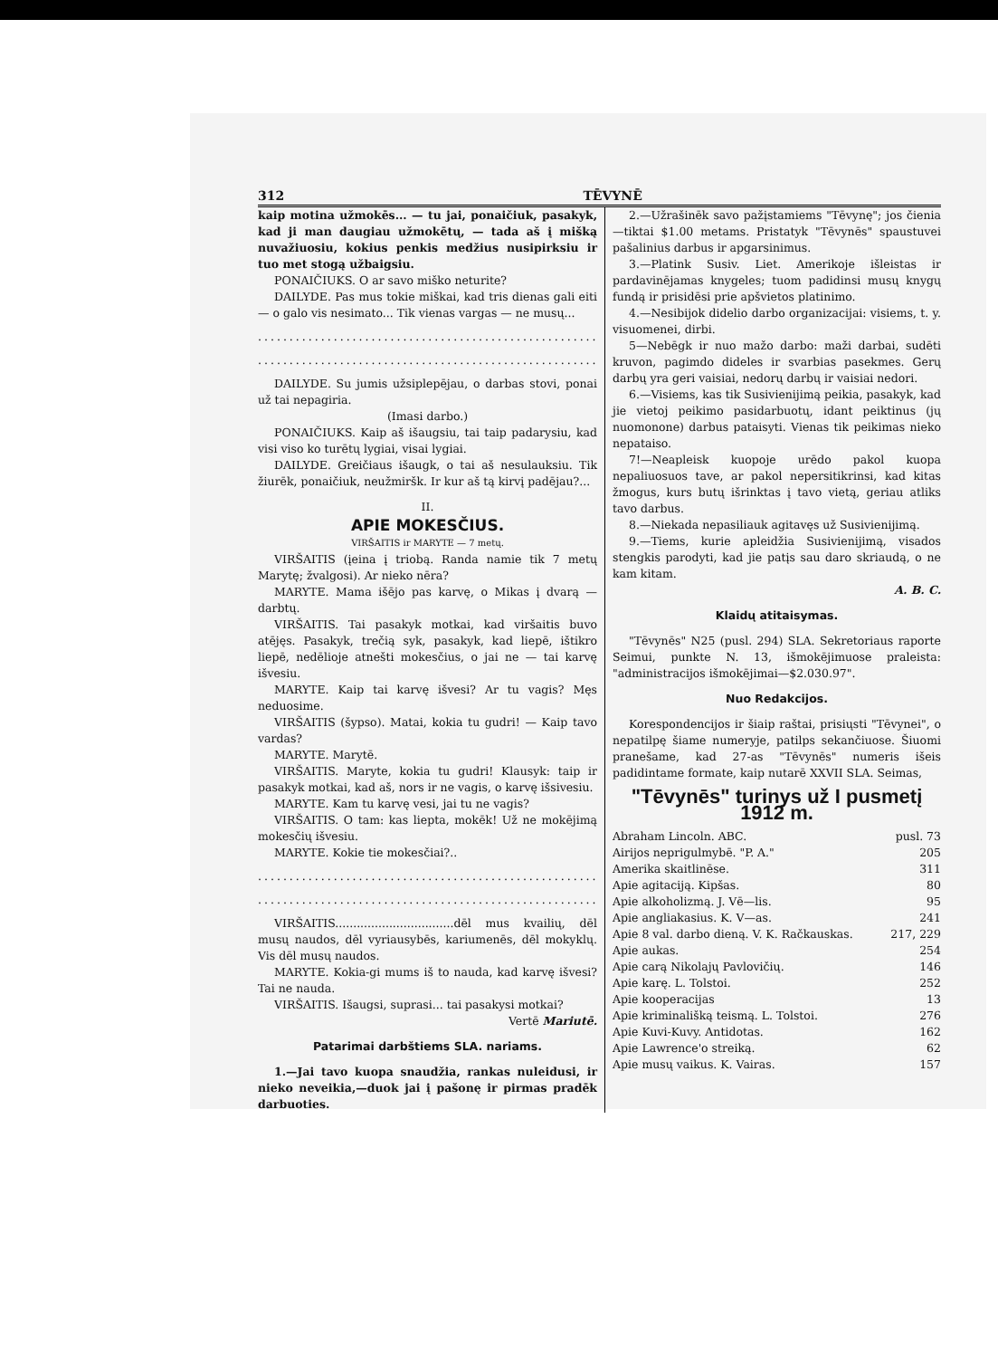312 TĒVYNĒ
kaip motina užmokēs... — tu jai, ponaičiuk, pasakyk, kad ji man daugiau užmokētų, — tada aš į mišką nuvažiuosiu, kokius penkis medžius nusipirksiu ir tuo met stogą užbaigsiu.
PONAIČIUKS. O ar savo miško neturite?
DAILYDE. Pas mus tokie miškai, kad tris dienas gali eiti — o galo vis nesimato... Tik vienas vargas — ne musų...
........................................................
........................................................
DAILYDE. Su jumis užsiplepējau, o darbas stovi, ponai už tai nepagiria.
(Imasi darbo.)
PONAIČIUKS. Kaip aš išaugsiu, tai taip padarysiu, kad visi viso ko turētų lygiai, visai lygiai.
DAILYDE. Greičiaus išaugk, o tai aš nesulauksiu. Tik žiurēk, ponaičiuk, neužmiršk. Ir kur aš tą kirvį padējau?...
II.
APIE MOKESČIUS.
VIRŠAITIS ir MARYTE — 7 metų.
VIRŠAITIS (įeina į triobą. Randa namie tik 7 metų Marytę; žvalgosi). Ar nieko nēra?
MARYTE. Mama išējo pas karvę, o Mikas į dvarą — darbtų.
VIRŠAITIS. Tai pasakyk motkai, kad viršaitis buvo atējęs. Pasakyk, trečią syk, pasakyk, kad liepē, ištikro liepē, nedēlioje atnešti mokesčius, o jai ne — tai karvę išvesiu.
MARYTE. Kaip tai karvę išvesi? Ar tu vagis? Męs neduosime.
VIRŠAITIS (šypso). Matai, kokia tu gudri! — Kaip tavo vardas?
MARYTE. Marytē.
VIRŠAITIS. Maryte, kokia tu gudri! Klausyk: taip ir pasakyk motkai, kad aš, nors ir ne vagis, o karvę išsivesiu.
MARYTE. Kam tu karvę vesi, jai tu ne vagis?
VIRŠAITIS. O tam: kas liepta, mokēk! Už ne mokējimą mokesčių išvesiu.
MARYTE. Kokie tie mokesčiai?..
........................................................
........................................................
VIRŠAITIS.................................dēl mus kvailių, dēl musų naudos, dēl vyriausybēs, kariumenēs, dēl mokyklų. Vis dēl musų naudos.
MARYTE. Kokia-gi mums iš to nauda, kad karvę išvesi? Tai ne nauda.
VIRŠAITIS. Išaugsi, suprasi... tai pasakysi motkai?
Vertē Mariutē.
Patarimai darbštiems SLA. nariams.
1.—Jai tavo kuopa snaudžia, rankas nuleidusi, ir nieko neveikia,—duok jai į pašonę ir pirmas pradēk darbuoties.
2.—Užrašinēk savo pažįstamiems "Tēvynę"; jos čienia—tiktai $1.00 metams. Pristatyk "Tēvynēs" spaustuvei pašalinius darbus ir apgarsinimus.
3.—Platink Susiv. Liet. Amerikoje išleistas ir pardavinējamas knygeles; tuom padidinsi musų knygų fundą ir prisidēsi prie apšvietos platinimo.
4.—Nesibijok didelio darbo organizacijai: visiems, t. y. visuomenei, dirbi.
5—Nebēgk ir nuo mažo darbo: maži darbai, sudēti kruvon, pagimdo dideles ir svarbias pasekmes. Gerų darbų yra geri vaisiai, nedorų darbų ir vaisiai nedori.
6.—Visiems, kas tik Susivienijimą peikia, pasakyk, kad jie vietoj peikimo pasidarbuotų, idant peiktinus (jų nuomonone) darbus pataisyti. Vienas tik peikimas nieko nepataiso.
7!—Neapleisk kuopoje urēdo pakol kuopa nepaliuosuos tave, ar pakol nepersitikrinsi, kad kitas žmogus, kurs butų išrinktas į tavo vietą, geriau atliks tavo darbus.
8.—Niekada nepasiliauk agitavęs už Susivienijimą.
9.—Tiems, kurie apleidžia Susivienijimą, visados stengkis parodyti, kad jie patįs sau daro skriaudą, o ne kam kitam.
A. B. C.
Klaidų atitaisymas.
"Tēvynēs" N25 (pusl. 294) SLA. Sekretoriaus raporte Seimui, punkte N. 13, išmokējimuose praleista: "administracijos išmokējimai—$2.030.97".
Nuo Redakcijos.
Korespondencijos ir šiaip raštai, prisiųsti "Tēvynei", o nepatilpę šiame numeryje, patilps sekančiuose. Šiuomi pranešame, kad 27-as "Tēvynēs" numeris išeis padidintame formate, kaip nutarē XXVII SLA. Seimas,
"Tēvynēs" turinys už I pusmetį 1912 m.
| Abraham Lincoln. ABC. | pusl. 73 |
| Airijos neprigulmybē. "P. A." | 205 |
| Amerika skaitlinēse. | 311 |
| Apie agitaciją. Kipšas. | 80 |
| Apie alkoholizmą. J. Vē—lis. | 95 |
| Apie angliakasius. K. V—as. | 241 |
| Apie 8 val. darbo dieną. V. K. Račkauskas. | 217, 229 |
| Apie aukas. | 254 |
| Apie carą Nikolajų Pavlovičių. | 146 |
| Apie karę. L. Tolstoi. | 252 |
| Apie kooperacijas | 13 |
| Apie kriminališką teismą. L. Tolstoi. | 276 |
| Apie Kuvi-Kuvy. Antidotas. | 162 |
| Apie Lawrence'o streiką. | 62 |
| Apie musų vaikus. K. Vairas. | 157 |